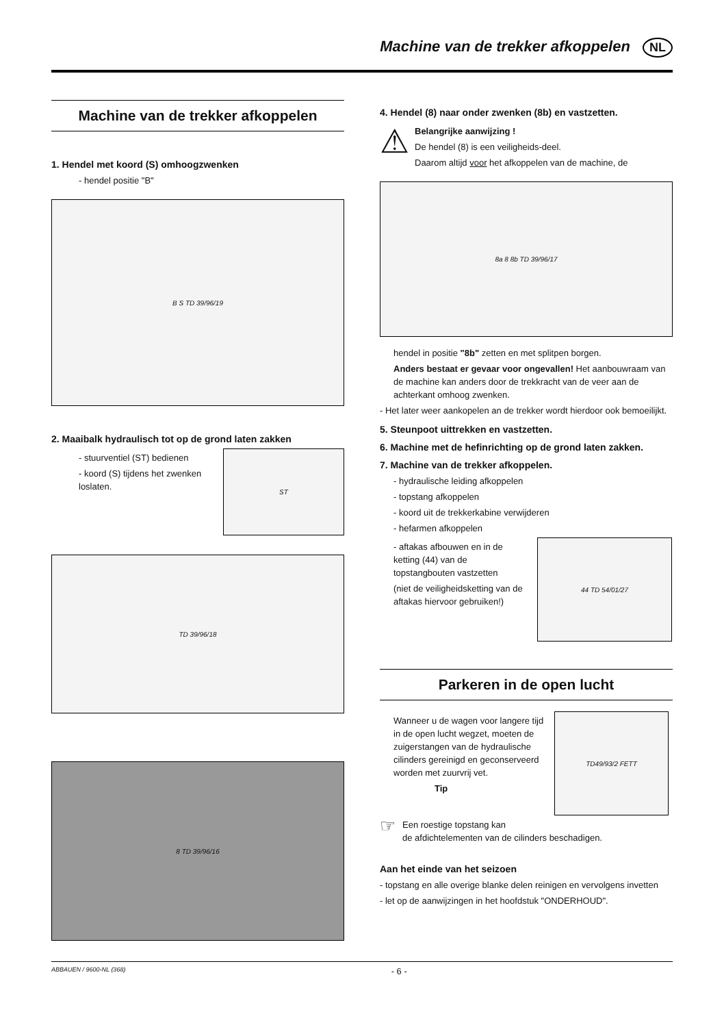Machine van de trekker afkoppelen NL
Machine van de trekker afkoppelen
1. Hendel met koord (S) omhoogzwenken
- hendel positie "B"
B S TD 39/96/19
2. Maaibalk hydraulisch tot op de grond laten zakken
- stuurventiel (ST) bedienen
- koord (S) tijdens het zwenken
loslaten.
ST
TD 39/96/18
8 TD 39/96/16
4. Hendel (8) naar onder zwenken (8b) en vastzetten.
⚠
Belangrijke aanwijzing !
De hendel (8) is een veiligheids-deel.
Daarom altijd voor het afkoppelen van de machine, de
8a 8 8b TD 39/96/17
hendel in positie "8b" zetten en met splitpen borgen.
Anders bestaat er gevaar voor ongevallen! Het aanbouwraam van de machine kan anders door de trekkracht van de veer aan de achterkant omhoog zwenken.
- Het later weer aankopelen an de trekker wordt hierdoor ook bemoeilijkt.
5. Steunpoot uittrekken en vastzetten.
6. Machine met de hefinrichting op de grond laten zakken.
7. Machine van de trekker afkoppelen.
- hydraulische leiding afkoppelen
- topstang afkoppelen
- koord uit de trekkerkabine verwijderen
- hefarmen afkoppelen
- aftakas afbouwen en in de ketting (44) van de topstangbouten vastzetten
(niet de veiligheidsketting van de aftakas hiervoor gebruiken!)
44 TD 54/01/27
Parkeren in de open lucht
Wanneer u de wagen voor langere tijd in de open lucht wegzet, moeten de zuigerstangen van de hydraulische cilinders gereinigd en geconserveerd worden met zuurvrij vet.
Tip
TD49/93/2 FETT
☞
Een roestige topstang kan
de afdichtelementen van de cilinders beschadigen.
Aan het einde van het seizoen
- topstang en alle overige blanke delen reinigen en vervolgens invetten
- let op de aanwijzingen in het hoofdstuk "ONDERHOUD".
ABBAUEN / 9600-NL (368) - 6 -